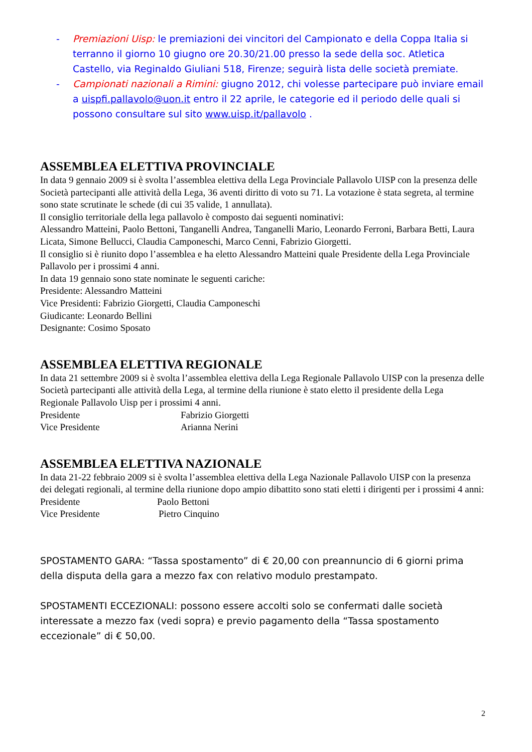- Premiazioni Uisp: le premiazioni dei vincitori del Campionato e della Coppa Italia si terranno il giorno 10 giugno ore 20.30/21.00 presso la sede della soc. Atletica Castello, via Reginaldo Giuliani 518, Firenze; seguirà lista delle società premiate.
- Campionati nazionali a Rimini: giugno 2012, chi volesse partecipare può inviare email a uispfi.pallavolo@uon.it entro il 22 aprile, le categorie ed il periodo delle quali si possono consultare sul sito www.uisp.it/pallavolo .
ASSEMBLEA ELETTIVA PROVINCIALE
In data 9 gennaio 2009 si è svolta l’assemblea elettiva della Lega Provinciale Pallavolo UISP con la presenza delle Società partecipanti alle attività della Lega, 36 aventi diritto di voto su 71. La votazione è stata segreta, al termine sono state scrutinate le schede (di cui 35 valide, 1 annullata).
Il consiglio territoriale della lega pallavolo è composto dai seguenti nominativi:
Alessandro Matteini, Paolo Bettoni, Tanganelli Andrea, Tanganelli Mario, Leonardo Ferroni, Barbara Betti, Laura Licata, Simone Bellucci, Claudia Camponeschi, Marco Cenni, Fabrizio Giorgetti.
Il consiglio si è riunito dopo l’assemblea e ha eletto Alessandro Matteini quale Presidente della Lega Provinciale Pallavolo per i prossimi 4 anni.
In data 19 gennaio sono state nominate le seguenti cariche:
Presidente: Alessandro Matteini
Vice Presidenti: Fabrizio Giorgetti, Claudia Camponeschi
Giudicante: Leonardo Bellini
Designante: Cosimo Sposato
ASSEMBLEA ELETTIVA REGIONALE
In data 21 settembre 2009 si è svolta l’assemblea elettiva della Lega Regionale Pallavolo UISP con la presenza delle Società partecipanti alle attività della Lega, al termine della riunione è stato eletto il presidente della Lega Regionale Pallavolo Uisp per i prossimi 4 anni.
Presidente Fabrizio Giorgetti
Vice Presidente Arianna Nerini
ASSEMBLEA ELETTIVA NAZIONALE
In data 21-22 febbraio 2009 si è svolta l’assemblea elettiva della Lega Nazionale Pallavolo UISP con la presenza dei delegati regionali, al termine della riunione dopo ampio dibattito sono stati eletti i dirigenti per i prossimi 4 anni:
Presidente Paolo Bettoni
Vice Presidente Pietro Cinquino
SPOSTAMENTO GARA: “Tassa spostamento” di € 20,00 con preannuncio di 6 giorni prima della disputa della gara a mezzo fax con relativo modulo prestampato.
SPOSTAMENTI ECCEZIONALI: possono essere accolti solo se confermati dalle società interessate a mezzo fax (vedi sopra) e previo pagamento della “Tassa spostamento eccezionale” di € 50,00.
2